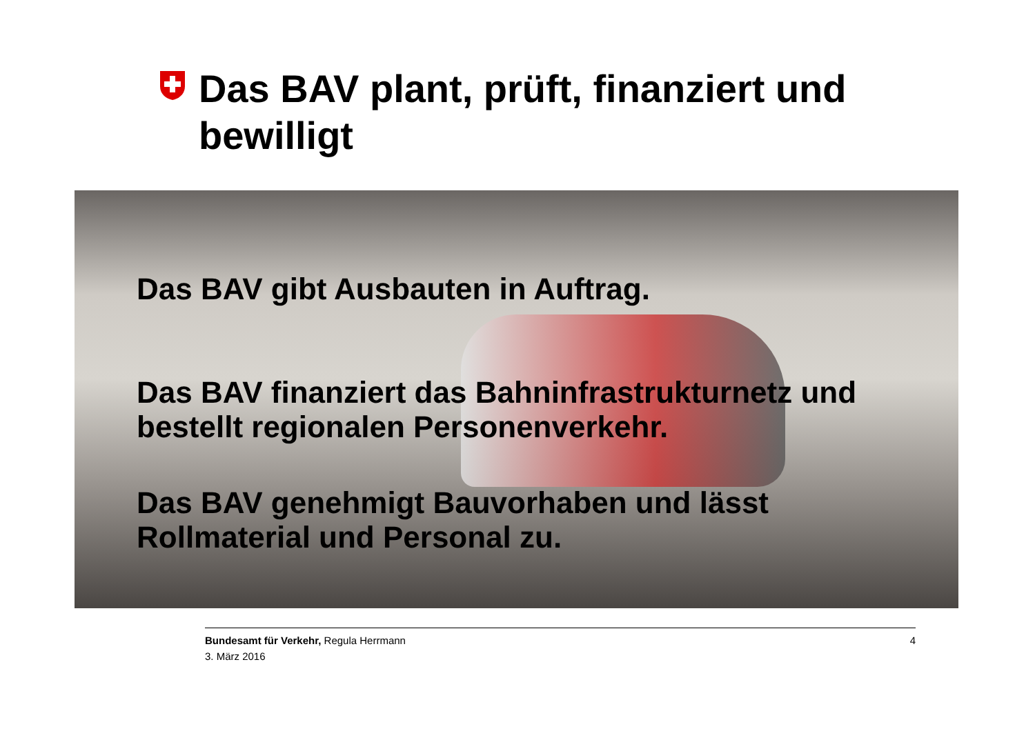Das BAV plant, prüft, finanziert und bewilligt
Das BAV gibt Ausbauten in Auftrag.
Das BAV finanziert das Bahninfrastrukturnetz und bestellt regionalen Personenverkehr.
Das BAV genehmigt Bauvorhaben und lässt Rollmaterial und Personal zu.
4 Bundesamt für Verkehr, Regula Herrmann
3. März 2016